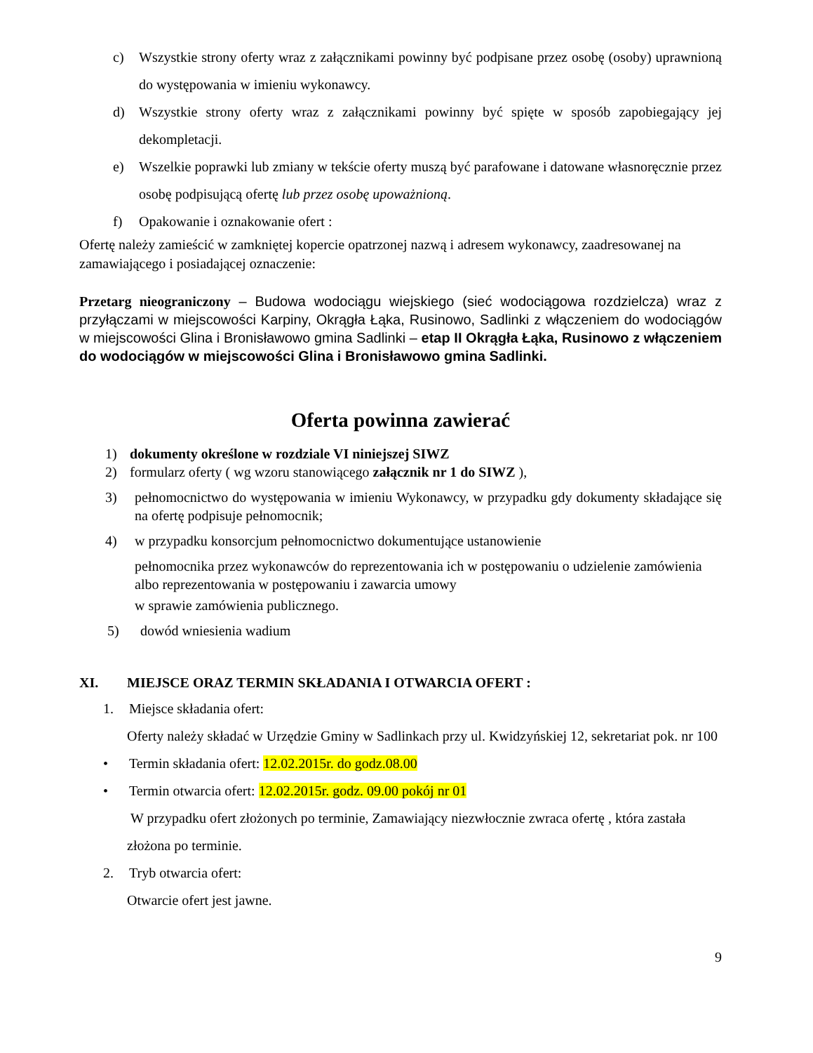c) Wszystkie strony oferty wraz z załącznikami powinny być podpisane przez osobę (osoby) uprawnioną do występowania w imieniu wykonawcy.
d) Wszystkie strony oferty wraz z załącznikami powinny być spięte w sposób zapobiegający jej dekompletacji.
e) Wszelkie poprawki lub zmiany w tekście oferty muszą być parafowane i datowane własnoręcznie przez osobę podpisującą ofertę lub przez osobę upoważnioną.
f) Opakowanie i oznakowanie ofert :
Ofertę należy zamieścić w zamkniętej kopercie opatrzonej nazwą i adresem wykonawcy, zaadresowanej na zamawiającego i posiadającej oznaczenie:
Przetarg nieograniczony – Budowa wodociągu wiejskiego (sieć wodociągowa rozdzielcza) wraz z przyłączami w miejscowości Karpiny, Okrągła Łąka, Rusinowo, Sadlinki z włączeniem do wodociągów w miejscowości Glina i Bronisławowo gmina Sadlinki – etap II Okrągła Łąka, Rusinowo z włączeniem do wodociągów w miejscowości Glina i Bronisławowo gmina Sadlinki.
Oferta powinna zawierać
1) dokumenty określone w rozdziale VI niniejszej SIWZ
2) formularz oferty ( wg wzoru stanowiącego załącznik nr 1 do SIWZ ),
3) pełnomocnictwo do występowania w imieniu Wykonawcy, w przypadku gdy dokumenty składające się na ofertę podpisuje pełnomocnik;
4) w przypadku konsorcjum pełnomocnictwo dokumentujące ustanowienie
pełnomocnika przez wykonawców do reprezentowania ich w postępowaniu o udzielenie zamówienia albo reprezentowania w postępowaniu i zawarcia umowy
w sprawie zamówienia publicznego.
5) dowód wniesienia wadium
XI. MIEJSCE ORAZ TERMIN SKŁADANIA I OTWARCIA OFERT :
1. Miejsce składania ofert:
Oferty należy składać w Urzędzie Gminy w Sadlinkach przy ul. Kwidzyńskiej 12, sekretariat pok. nr 100
• Termin składania ofert: 12.02.2015r. do godz.08.00
• Termin otwarcia ofert: 12.02.2015r. godz. 09.00 pokój nr 01
W przypadku ofert złożonych po terminie, Zamawiający niezwłocznie zwraca ofertę , która zastała złożona po terminie.
2. Tryb otwarcia ofert:
Otwarcie ofert jest jawne.
9